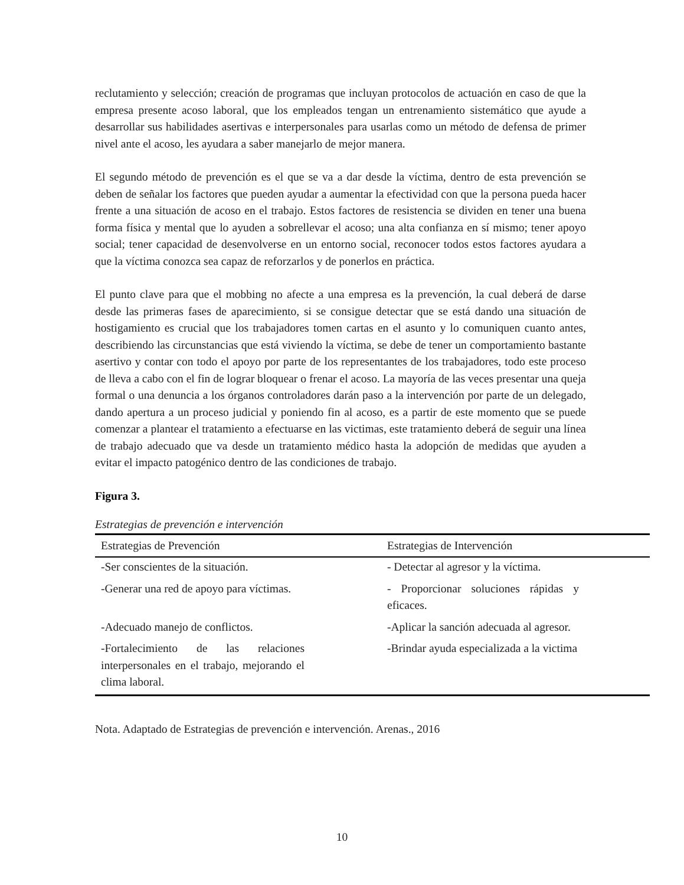reclutamiento y selección; creación de programas que incluyan protocolos de actuación en caso de que la empresa presente acoso laboral, que los empleados tengan un entrenamiento sistemático que ayude a desarrollar sus habilidades asertivas e interpersonales para usarlas como un método de defensa de primer nivel ante el acoso, les ayudara a saber manejarlo de mejor manera.
El segundo método de prevención es el que se va a dar desde la víctima, dentro de esta prevención se deben de señalar los factores que pueden ayudar a aumentar la efectividad con que la persona pueda hacer frente a una situación de acoso en el trabajo. Estos factores de resistencia se dividen en tener una buena forma física y mental que lo ayuden a sobrellevar el acoso; una alta confianza en sí mismo; tener apoyo social; tener capacidad de desenvolverse en un entorno social, reconocer todos estos factores ayudara a que la víctima conozca sea capaz de reforzarlos y de ponerlos en práctica.
El punto clave para que el mobbing no afecte a una empresa es la prevención, la cual deberá de darse desde las primeras fases de aparecimiento, si se consigue detectar que se está dando una situación de hostigamiento es crucial que los trabajadores tomen cartas en el asunto y lo comuniquen cuanto antes, describiendo las circunstancias que está viviendo la víctima, se debe de tener un comportamiento bastante asertivo y contar con todo el apoyo por parte de los representantes de los trabajadores, todo este proceso de lleva a cabo con el fin de lograr bloquear o frenar el acoso. La mayoría de las veces presentar una queja formal o una denuncia a los órganos controladores darán paso a la intervención por parte de un delegado, dando apertura a un proceso judicial y poniendo fin al acoso, es a partir de este momento que se puede comenzar a plantear el tratamiento a efectuarse en las victimas, este tratamiento deberá de seguir una línea de trabajo adecuado que va desde un tratamiento médico hasta la adopción de medidas que ayuden a evitar el impacto patogénico dentro de las condiciones de trabajo.
Figura 3.
Estrategias de prevención e intervención
| Estrategias de Prevención | Estrategias de Intervención |
| --- | --- |
| -Ser conscientes de la situación. | - Detectar al agresor y la víctima. |
| -Generar una red de apoyo para víctimas. | - Proporcionar soluciones rápidas y eficaces. |
| -Adecuado manejo de conflictos. | -Aplicar la sanción adecuada al agresor. |
| -Fortalecimiento de las relaciones interpersonales en el trabajo, mejorando el clima laboral. | -Brindar ayuda especializada a la victima |
Nota. Adaptado de Estrategias de prevención e intervención. Arenas., 2016
10